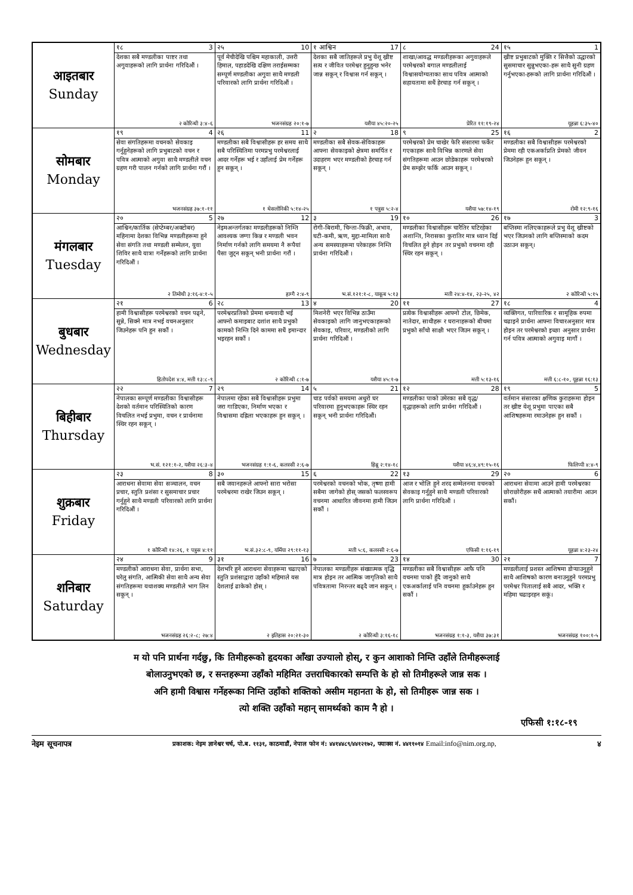| आइतबार Sunday | १८ 3 | २५ 10 | १ आश्विन 17 | ८ 24 | १५ 1 |
| | देशका सबै मण्डलीका पाष्टर तथा अगुवाहरूको लागि प्रार्थना गरिदिऔं । २ कोरिन्थी ३:४-६ | पूर्व मेचीदेखि पश्चिम महाकाली, उत्तरी हिमाल, पहाडदेखि दक्षिण तराईसम्मका सम्पूर्ण मण्डलीका अगुवा साथै मण्डली परिवारको लागि प्रार्थना गरिदिऔं । भजनसंग्रह २०:१-७ | देशका सबै जातिहरूले प्रभु येशू ख्रीष्ट सत्य र जीवित परमेश्वर हुनुहुन्छ भनेर जान्न सकून् र विश्वास गर्न सकून् । यशैया ४५:२०-२५ | शाखा/आवद्ध मण्डलीहरूका अगुवाहरूले परमेश्वरको बगाल मण्डलीलाई विश्वासयोग्यताका साथ पवित्र आत्माको सहायतामा सधैं हेरचाह गर्न सकून् । प्रेरित ११:१९-२४ | ख्रीष्ट प्रभुबाटको मुक्ति र सित्तैको उद्धारको सुसमाचार सुन्नुभएका-हरू साथै सुनी ग्रहण गर्नुभएका-हरूको लागि प्रार्थना गरिदिऔं । यूहन्ना ६:३५-४० |
| सोमबार Monday | १९ 4 | २६ 11 | २ 18 | ९ 25 | १६ 2 |
| | सेवा संगतिहरूमा वचनको सेवकाइ गर्नुहुनेहरूको लागि प्रभुबाटको वचन र पवित्र आत्माको अगुवा साथै मण्डलीले वचन ग्रहण गरी पालन गर्नको लागि प्रार्थना गरौं । भजनसंग्रह ३७:१-११ | मण्डलीका सबै विश्वासीहरू हर समय साथै सबै परिस्थितिमा परमप्रभु परमेश्वरलाई आदर गर्नेहरू भई र उहाँलाई प्रेम गर्नेहरू हुन सकून् । १ थेसलोनिकी ५:१४-२५ | मण्डलीका सबै सेवक-सेविकाहरू आफ्ना सेवकाइको क्षेत्रमा समर्पित र उदाहरण भएर मण्डलीको हेरचाह गर्न सकून् । १ पत्रुस ५:२-४ | परमेश्वरको प्रेम चाखेर फेरि संसारमा फर्केर गएकाहरू साथै विभिन्न कारणले सेवा संगतिहरूमा आउन छोडेकाहरू परमेश्वरको प्रेम सम्झेर फर्कि आउन सकून् । यशैया ५७:१४-१९ | मण्डलीका सबै विश्वासीहरू परमेश्वरको प्रेममा रही एकअर्काप्रति प्रेमको जीवन जिउनेहरू हुन सकून् । रोमी १२:९-१६ |
| मंगलबार Tuesday | २० 5 | २७ 12 | ३ 19 | १० 26 | १७ 3 |
| | आश्विन/कार्तिक (सेप्टेम्बर/अक्टोबर) महिनामा देशका विभिन्न मण्डलीहरूमा हुने सेवा संगति तथा मण्डली सम्मेलन, युवा शिविर साथै यात्रा गर्नेहरूको लागि प्रार्थना गरिदिऔं । २ तिमोथी ३:१६-४:१-५ | नेइमअन्तर्गतका मण्डलीहरूको निम्ति आवश्यक जग्गा किन्न र मण्डली भवन निर्माण गर्नको लागि समयमा नै रूपैयां पैसा जुट्न सकून् भनी प्रार्थना गरौं । हाग्गै २:४-९ | रोगी-बिरामी, चिन्ता-फिक्री, अभाव, घटी-कमी, ऋण, मुद्दा-मामिला साथै अन्य समस्याहरूमा परेकाहरू निम्ति प्रार्थना गरिदिऔं । भ.सं.१२१:१-८, याकूब ५:१३ | मण्डलीका विश्वासीहरू चारैतिर घटिरहेका अशान्ति, निरासका कुरातिर मात्र ध्यान दिई विचलित हुने होइन तर प्रभुको वचनमा रही स्थिर रहन सकून् । मत्ती २४:४-१४, २३-२५, ४२ | बप्तिस्मा नलिएकाहरूले प्रभु येशू ख्रीष्टको भएर जिउनको लागि बप्तिस्माको कदम उठाउन सकून्। २ कोरिन्थी ५:१५ |
| बुधबार Wednesday | २१ 6 | २८ 13 | ४ 20 | ११ 27 | १८ 4 |
| | हामी विश्वासीहरू परमेश्वरको वचन पढ्ने, सुन्ने, सिक्ने मात्र नभई वचनअनुसार जिउनेहरू पनि हुन सकौं । हितोपदेश ४:४, मत्ती १३:८-९ | परमेश्वरप्रतिको प्रेममा धन्यवादी भई आफ्नो कमाइबाट दशांश साथै प्रभुको कामको निम्ति दिने काममा सधैं इमान्दार भइरहन सकौं । २ कोरिन्थी ८:१-७ | मिशनेरी भएर विभिन्न ठाउँमा सेवकाइको लागि जानुभएकाहरूको सेवकाइ, परिवार, मण्डलीको लागि प्रार्थना गरिदिऔं । यशैया ४५:१-७ | प्रत्येक विश्वासीहरू आफ्नो टोल, छिमेक, नातेदार, साथीहरू र घरानाहरूको बीचमा प्रभुको साँचो साक्षी भएर जिउन सकून् । मत्ती ५:१३-१६ | व्यक्तिगत, पारिवारिक र सामूहिक रुपमा चढाइने प्रार्थना आफ्ना विचारअनुसार मात्र होइन तर परमेश्वरको इच्छा अनुसार प्रार्थना गर्न पवित्र आत्माको अगुवाइ मागौं । मत्ती ६:८-१०, यूहन्ना १६:१३ |
| बिहीबार Thursday | २२ 7 | २९ 14 | ५ 21 | १२ 28 | १९ 5 |
| | नेपालका सम्पूर्ण मण्डलीका विश्वासीहरू देशको वर्तमान परिस्थितिको कारण विचलित नभई प्रभुमा, वचन र प्रार्थनामा स्थिर रहन सकून् । भ.सं. १२१:१-२, यशैया २६:३-४ | नेपालमा रहेका सबै विश्वासीहरू प्रभुमा जरा गाडिएका, निर्माण भएका र विश्वासमा दह्रिला भएकाहरू हुन सकून् । भजनसंग्रह १:१-६, कलस्सी २:६-७ | चाड पर्वको समयमा अधुरो घर परिवारमा हुनुभएकाहरू स्थिर रहन सकून् भनी प्रार्थना गरिदिऔं। हिब्रू २:१४-१८ | मण्डलीका पाको उमेरका सबै वृद्ध/वृद्धाहरूको लागि प्रार्थना गरिदिऔं । यशैया ४६:४,४९:१५-१६ | वर्तमान संसारका क्षणिक कुराहरूमा होइन तर ख्रीष्ट येशू प्रभुमा पाएका सबै आशिषहरूमा रमाउनेहरू हुन सकौं । फिलिप्पी ४:४-९ |
| शुक्रबार Friday | २३ 8 | ३० 15 | ६ 22 | १३ 29 | २० 6 |
| | आराधना सेवामा सेवा सञ्चालन, वचन प्रचार, स्तुति प्रशंसा र सुसमाचार प्रचार गर्नुहुने साथै मण्डली परिवारको लागि प्रार्थना गरिदिऔं । १ कोरिन्थी १४:२६, १ पत्रुस ४:११ | सबै जवानहरूले आफ्नो सारा भरोसा परमेश्वरमा राखेर जिउन सकून् । भ.सं.३२:८-९, यर्मिया २९:११-१३ | परमेश्वरको वचनको भोक, तृष्णा हामी सबैमा जागेको होस् जसको फलस्वरूप वचनमा आधारित जीवनमा हामी जिउन सकौं । मत्ती ५:६, कलस्सी २:६-७ | आज र भोलि हुने शरद सम्मेलनमा वचनको सेवकाइ गर्नुहुने साथै मण्डली परिवारको लागि प्रार्थना गरिदिऔं । एफिसी १:१६-१९ | आराधना सेवामा आउने हामी परमेश्वरका छोराछोरीहरू सधैं आत्माको तयारीमा आउन सकौं। यूहन्ना ४:२३-२४ |
| शनिबार Saturday | २४ 9 | ३१ 16 | ७ 23 | १४ 30 | २१ 7 |
| | मण्डलीको आराधना सेवा, प्रार्थना सभा, घरेलु संगति, आत्मिकी सेवा साथै अन्य सेवा संगतिहरूमा यथाशक्य मण्डलीले भाग लिन सकून् । भजनसंग्रह २६:२-८; २७:४ | देशभरि हुने आराधना सेवाहरूमा चढाएको स्तुति प्रशंसाद्वारा उहाँको महिमाले यस देशलाई ढाकेको होस् । २ इतिहास २०:२१-३० | नेपालका मण्डलीहरू संख्यात्मक वृद्धि मात्र होइन तर आत्मिक जागृतिको साथै पवित्रतामा निरन्तर बढ्दै जान सकून् । २ कोरिन्थी ३:१६-१८ | मण्डलीका सबै विश्वासीहरू आफै पनि वचनमा पाको हुँदै जानुको साथै एकअर्कालाई पनि वचनमा हुर्काउनेहरू हुन सकौं । भजनसंग्रह १:१-३, यशैया ३७:३१ | मण्डलीलाई प्रशस्त आशिषमा डोऱ्याउनुहुने साथै आशिषको कारण बनाउनुहुने परमप्रभु परमेश्वर पितालाई सबै आदर, भक्ति र महिमा चढाइरहन सकूं। भजनसंग्रह १००:१-५ |
म यो पनि प्रार्थना गर्दछु, कि तिमीहरूको हृदयका आँखा उज्यालो होस्, र कुन आशाको निम्ति उहाँले तिमीहरूलाई
बोलाउनुभएको छ, र सन्तहरूमा उहाँको महिमित उत्तराधिकारको सम्पत्ति के हो सो तिमीहरूले जान्न सक ।
अनि हामी विश्वास गर्नेहरूका निम्ति उहाँको शक्तिको असीम महानता के हो, सो तिमीहरू जान्न सक ।
त्यो शक्ति उहाँको महान् सामर्थ्यको काम नै हो ।
एफिसी १:१८-१९
नेइम सूचनापत्र प्रकाशक: नेइम ज्ञानेश्वर चर्च, पो.ब. ११३१, काठमाडौं, नेपाल फोन नं: ४४१४४८९/४४१२१७२, फ्याक्स नं. ४४११०१४ Email:info@nim.org.np, ४